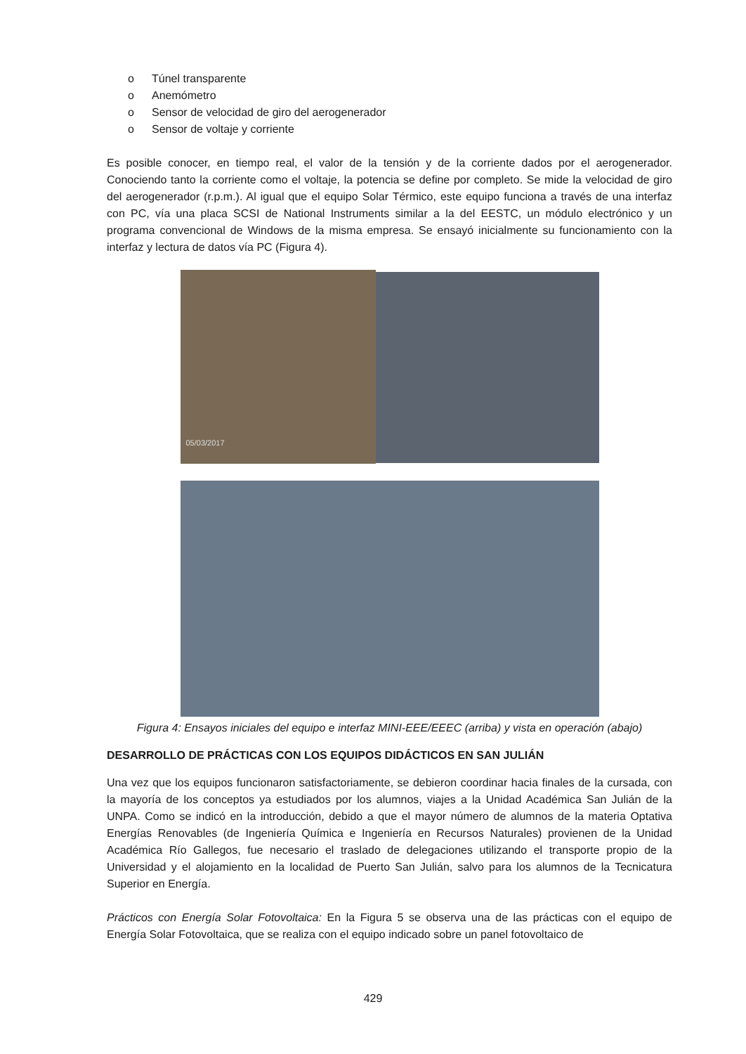o Túnel transparente
o Anemómetro
o Sensor de velocidad de giro del aerogenerador
o Sensor de voltaje y corriente
Es posible conocer, en tiempo real, el valor de la tensión y de la corriente dados por el aerogenerador. Conociendo tanto la corriente como el voltaje, la potencia se define por completo. Se mide la velocidad de giro del aerogenerador (r.p.m.). Al igual que el equipo Solar Térmico, este equipo funciona a través de una interfaz con PC, vía una placa SCSI de National Instruments similar a la del EESTC, un módulo electrónico y un programa convencional de Windows de la misma empresa. Se ensayó inicialmente su funcionamiento con la interfaz y lectura de datos vía PC (Figura 4).
05/03/2017
Figura 4: Ensayos iniciales del equipo e interfaz MINI-EEE/EEEC (arriba) y vista en operación (abajo)
DESARROLLO DE PRÁCTICAS CON LOS EQUIPOS DIDÁCTICOS EN SAN JULIÁN
Una vez que los equipos funcionaron satisfactoriamente, se debieron coordinar hacia finales de la cursada, con la mayoría de los conceptos ya estudiados por los alumnos, viajes a la Unidad Académica San Julián de la UNPA. Como se indicó en la introducción, debido a que el mayor número de alumnos de la materia Optativa Energías Renovables (de Ingeniería Química e Ingeniería en Recursos Naturales) provienen de la Unidad Académica Río Gallegos, fue necesario el traslado de delegaciones utilizando el transporte propio de la Universidad y el alojamiento en la localidad de Puerto San Julián, salvo para los alumnos de la Tecnicatura Superior en Energía.
Prácticos con Energía Solar Fotovoltaica: En la Figura 5 se observa una de las prácticas con el equipo de Energía Solar Fotovoltaica, que se realiza con el equipo indicado sobre un panel fotovoltaico de
429